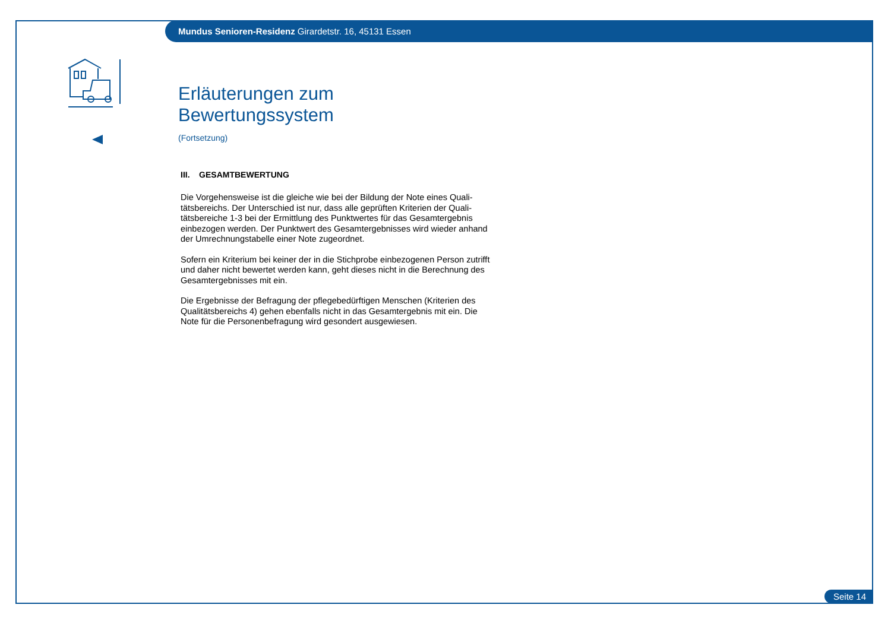Mundus Senioren-Residenz Girardetstr. 16, 45131 Essen
Erläuterungen zum Bewertungssystem
(Fortsetzung)
III. GESAMTBEWERTUNG
Die Vorgehensweise ist die gleiche wie bei der Bildung der Note eines Quali-tätsbereichs. Der Unterschied ist nur, dass alle geprüften Kriterien der Quali-tätsbereiche 1-3 bei der Ermittlung des Punktwertes für das Gesamtergebnis einbezogen werden. Der Punktwert des Gesamtergebnisses wird wieder anhand der Umrechnungstabelle einer Note zugeordnet.
Sofern ein Kriterium bei keiner der in die Stichprobe einbezogenen Person zutrifft und daher nicht bewertet werden kann, geht dieses nicht in die Berechnung des Gesamtergebnisses mit ein.
Die Ergebnisse der Befragung der pflegebedürftigen Menschen (Kriterien des Qualitätsbereichs 4) gehen ebenfalls nicht in das Gesamtergebnis mit ein. Die Note für die Personenbefragung wird gesondert ausgewiesen.
Seite 14